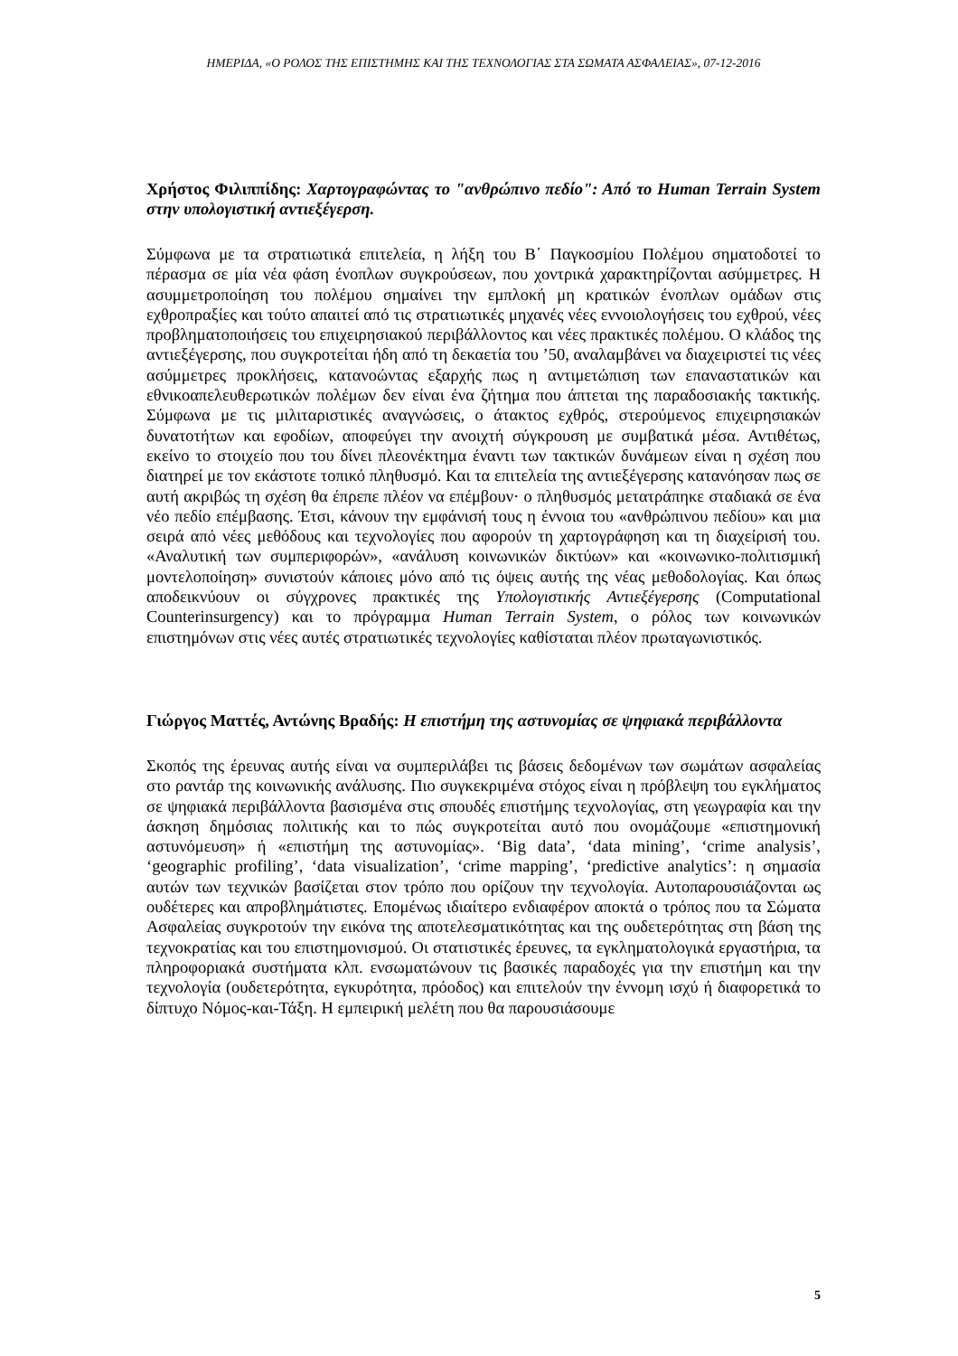ΗΜΕΡΙΔΑ, «Ο ΡΟΛΟΣ ΤΗΣ ΕΠΙΣΤΗΜΗΣ ΚΑΙ ΤΗΣ ΤΕΧΝΟΛΟΓΙΑΣ ΣΤΑ ΣΩΜΑΤΑ ΑΣΦΑΛΕΙΑΣ», 07-12-2016
Χρήστος Φιλιππίδης: Χαρτογραφώντας το "ανθρώπινο πεδίο": Από το Human Terrain System στην υπολογιστική αντιεξέγερση.
Σύμφωνα με τα στρατιωτικά επιτελεία, η λήξη του Β΄ Παγκοσμίου Πολέμου σηματοδοτεί το πέρασμα σε μία νέα φάση ένοπλων συγκρούσεων, που χοντρικά χαρακτηρίζονται ασύμμετρες. Η ασυμμετροποίηση του πολέμου σημαίνει την εμπλοκή μη κρατικών ένοπλων ομάδων στις εχθροπραξίες και τούτο απαιτεί από τις στρατιωτικές μηχανές νέες εννοιολογήσεις του εχθρού, νέες προβληματοποιήσεις του επιχειρησιακού περιβάλλοντος και νέες πρακτικές πολέμου. Ο κλάδος της αντιεξέγερσης, που συγκροτείται ήδη από τη δεκαετία του ’50, αναλαμβάνει να διαχειριστεί τις νέες ασύμμετρες προκλήσεις, κατανοώντας εξαρχής πως η αντιμετώπιση των επαναστατικών και εθνικοαπελευθερωτικών πολέμων δεν είναι ένα ζήτημα που άπτεται της παραδοσιακής τακτικής. Σύμφωνα με τις μιλιταριστικές αναγνώσεις, ο άτακτος εχθρός, στερούμενος επιχειρησιακών δυνατοτήτων και εφοδίων, αποφεύγει την ανοιχτή σύγκρουση με συμβατικά μέσα. Αντιθέτως, εκείνο το στοιχείο που του δίνει πλεονέκτημα έναντι των τακτικών δυνάμεων είναι η σχέση που διατηρεί με τον εκάστοτε τοπικό πληθυσμό. Και τα επιτελεία της αντιεξέγερσης κατανόησαν πως σε αυτή ακριβώς τη σχέση θα έπρεπε πλέον να επέμβουν· ο πληθυσμός μετατράπηκε σταδιακά σε ένα νέο πεδίο επέμβασης. Έτσι, κάνουν την εμφάνισή τους η έννοια του «ανθρώπινου πεδίου» και μια σειρά από νέες μεθόδους και τεχνολογίες που αφορούν τη χαρτογράφηση και τη διαχείρισή του. «Αναλυτική των συμπεριφορών», «ανάλυση κοινωνικών δικτύων» και «κοινωνικο-πολιτισμική μοντελοποίηση» συνιστούν κάποιες μόνο από τις όψεις αυτής της νέας μεθοδολογίας. Και όπως αποδεικνύουν οι σύγχρονες πρακτικές της Υπολογιστικής Αντιεξέγερσης (Computational Counterinsurgency) και το πρόγραμμα Human Terrain System, ο ρόλος των κοινωνικών επιστημόνων στις νέες αυτές στρατιωτικές τεχνολογίες καθίσταται πλέον πρωταγωνιστικός.
Γιώργος Ματτές, Αντώνης Βραδής: Η επιστήμη της αστυνομίας σε ψηφιακά περιβάλλοντα
Σκοπός της έρευνας αυτής είναι να συμπεριλάβει τις βάσεις δεδομένων των σωμάτων ασφαλείας στο ραντάρ της κοινωνικής ανάλυσης. Πιο συγκεκριμένα στόχος είναι η πρόβλεψη του εγκλήματος σε ψηφιακά περιβάλλοντα βασισμένα στις σπουδές επιστήμης τεχνολογίας, στη γεωγραφία και την άσκηση δημόσιας πολιτικής και το πώς συγκροτείται αυτό που ονομάζουμε «επιστημονική αστυνόμευση» ή «επιστήμη της αστυνομίας». ‘Big data’, ‘data mining’, ‘crime analysis’, ‘geographic profiling’, ‘data visualization’, ‘crime mapping’, ‘predictive analytics’: η σημασία αυτών των τεχνικών βασίζεται στον τρόπο που ορίζουν την τεχνολογία. Αυτοπαρουσιάζονται ως ουδέτερες και απροβλημάτιστες. Επομένως ιδιαίτερο ενδιαφέρον αποκτά ο τρόπος που τα Σώματα Ασφαλείας συγκροτούν την εικόνα της αποτελεσματικότητας και της ουδετερότητας στη βάση της τεχνοκρατίας και του επιστημονισμού. Οι στατιστικές έρευνες, τα εγκληματολογικά εργαστήρια, τα πληροφοριακά συστήματα κλπ. ενσωματώνουν τις βασικές παραδοχές για την επιστήμη και την τεχνολογία (ουδετερότητα, εγκυρότητα, πρόοδος) και επιτελούν την έννομη ισχύ ή διαφορετικά το δίπτυχο Νόμος-και-Τάξη. Η εμπειρική μελέτη που θα παρουσιάσουμε
5